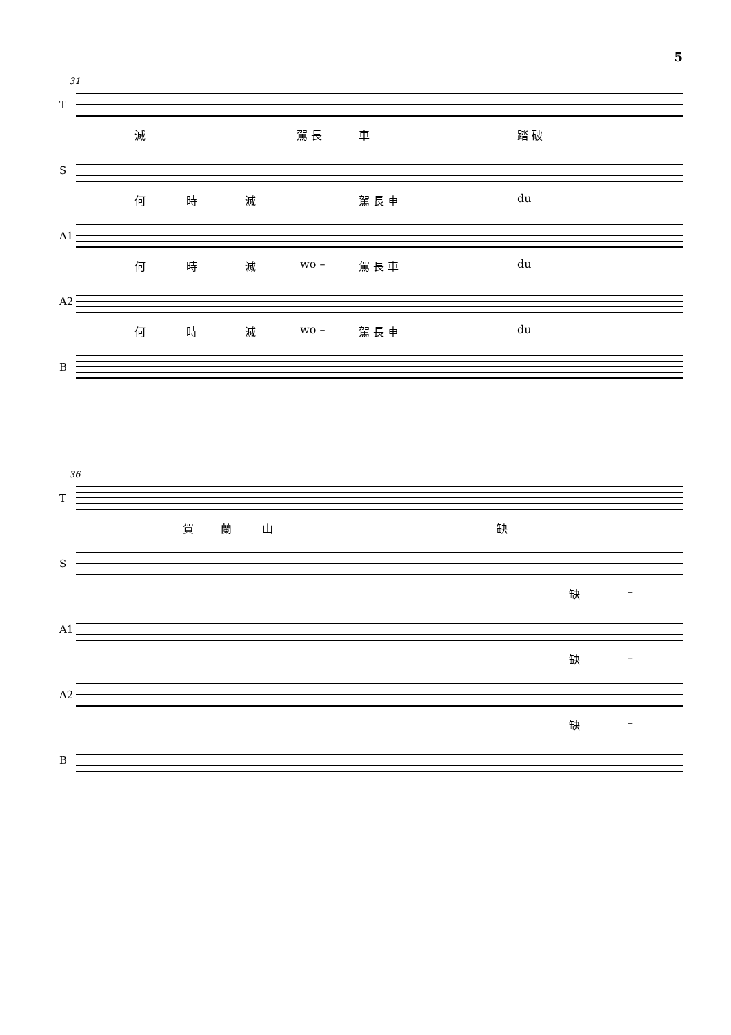5
31
T
滅 駕 長 車 踏 破
S
何 時 滅 駕 長 車 du
A1
何 時 滅 wo – 駕 長 車 du
A2
何 時 滅 wo – 駕 長 車 du
B
36
T
賀 蘭 山 缺
S
缺 –
A1
缺 –
A2
缺 –
B